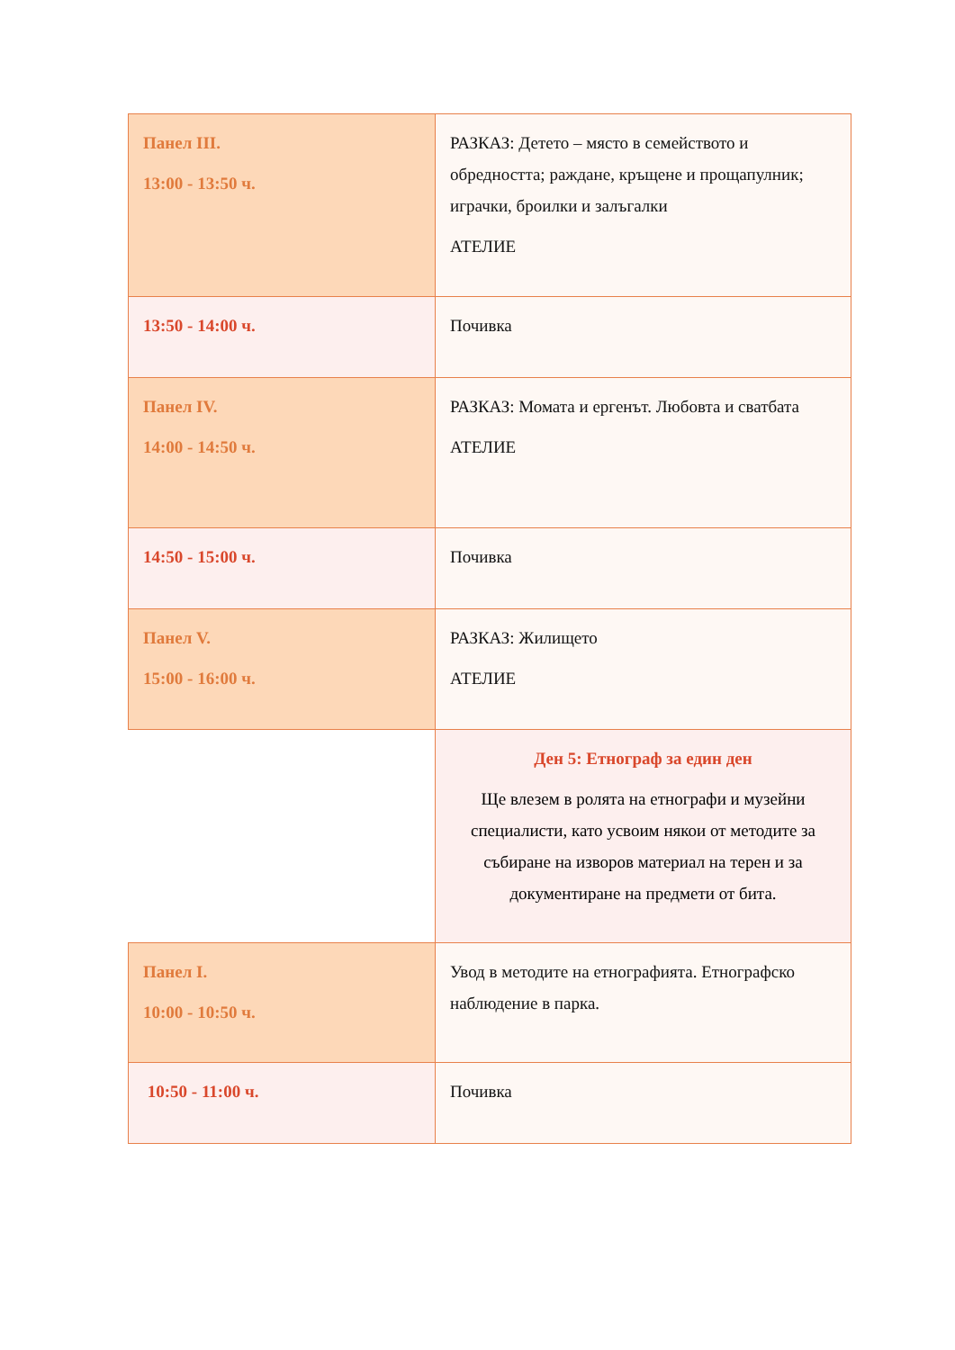| Панел III. 13:00 - 13:50 ч. | РАЗКАЗ: Детето – място в семейството и обредността; раждане, кръщене и прощапулник; играчки, броилки и залъгалки АТЕЛИЕ |
| 13:50 - 14:00 ч. | Почивка |
| Панел IV. 14:00 - 14:50 ч. | РАЗКАЗ: Момата и ергенът. Любовта и сватбата АТЕЛИЕ |
| 14:50 - 15:00 ч. | Почивка |
| Панел V. 15:00 - 16:00 ч. | РАЗКАЗ: Жилището АТЕЛИЕ |
| | Ден 5: Етнограф за един ден Ще влезем в ролята на етнографи и музейни специалисти, като усвоим някои от методите за събиране на изворов материал на терен и за документиране на предмети от бита. |
| Панел I. 10:00 - 10:50 ч. | Увод в методите на етнографията. Етнографско наблюдение в парка. |
| 10:50 - 11:00 ч. | Почивка |